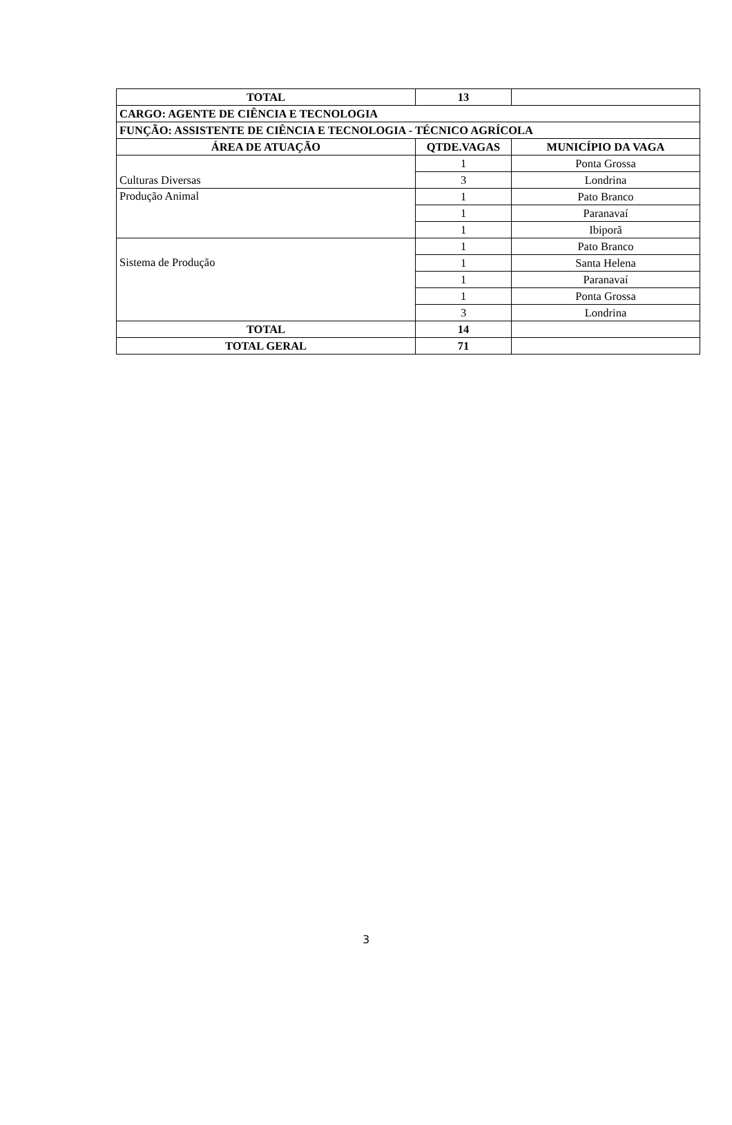| TOTAL | 13 | |
| CARGO: AGENTE DE CIÊNCIA E TECNOLOGIA | | |
| FUNÇÃO: ASSISTENTE DE CIÊNCIA E TECNOLOGIA - TÉCNICO AGRÍCOLA | | |
| ÁREA DE ATUAÇÃO | QTDE.VAGAS | MUNICÍPIO DA VAGA |
| Culturas Diversas | 1 | Ponta Grossa |
| | 3 | Londrina |
| Produção Animal | 1 | Pato Branco |
| | 1 | Paranavaí |
| | 1 | Ibiporã |
| Sistema de Produção | 1 | Pato Branco |
| | 1 | Santa Helena |
| | 1 | Paranavaí |
| | 1 | Ponta Grossa |
| | 3 | Londrina |
| TOTAL | 14 | |
| TOTAL GERAL | 71 | |
3